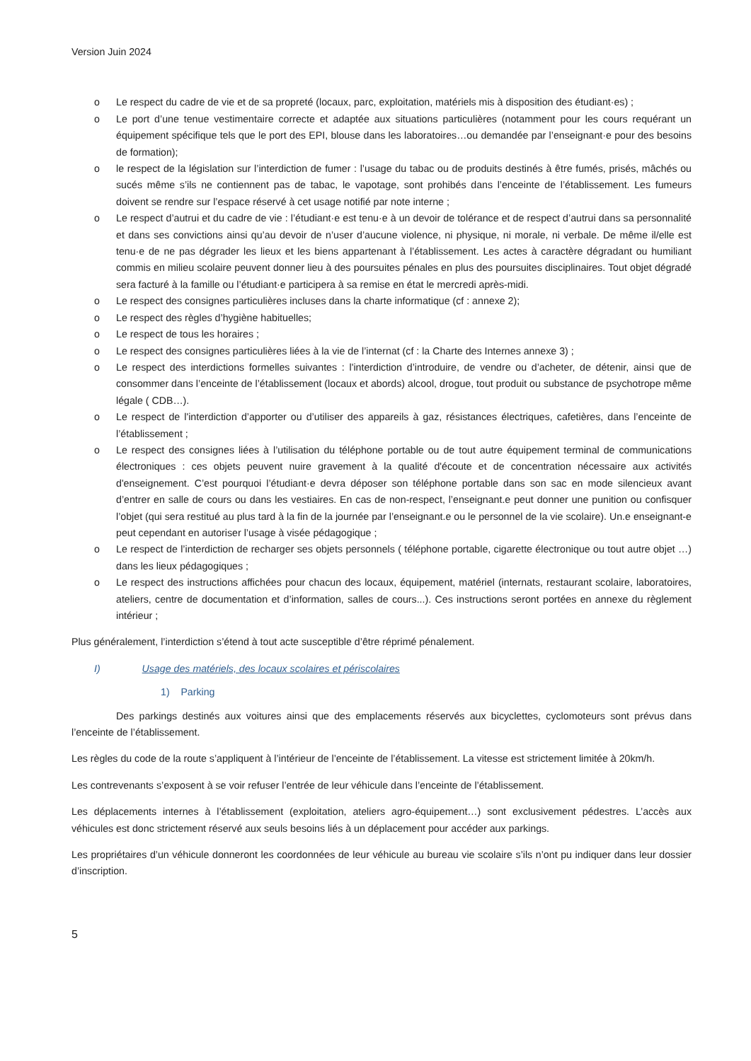Version Juin 2024
o Le respect du cadre de vie et de sa propreté (locaux, parc, exploitation, matériels mis à disposition des étudiant·es) ;
o Le port d’une tenue vestimentaire correcte et adaptée aux situations particulières (notamment pour les cours requérant un équipement spécifique tels que le port des EPI, blouse dans les laboratoires…ou demandée par l’enseignant·e pour des besoins de formation);
o le respect de la législation sur l’interdiction de fumer : l’usage du tabac ou de produits destinés à être fumés, prisés, mâchés ou sucés même s’ils ne contiennent pas de tabac, le vapotage, sont prohibés dans l’enceinte de l’établissement. Les fumeurs doivent se rendre sur l’espace réservé à cet usage notifié par note interne ;
o Le respect d’autrui et du cadre de vie : l’étudiant·e est tenu·e à un devoir de tolérance et de respect d’autrui dans sa personnalité et dans ses convictions ainsi qu’au devoir de n’user d’aucune violence, ni physique, ni morale, ni verbale. De même il/elle est tenu·e de ne pas dégrader les lieux et les biens appartenant à l’établissement. Les actes à caractère dégradant ou humiliant commis en milieu scolaire peuvent donner lieu à des poursuites pénales en plus des poursuites disciplinaires. Tout objet dégradé sera facturé à la famille ou l’étudiant·e participera à sa remise en état le mercredi après-midi.
o Le respect des consignes particulières incluses dans la charte informatique (cf : annexe 2);
o Le respect des règles d’hygiène habituelles;
o Le respect de tous les horaires ;
o Le respect des consignes particulières liées à la vie de l’internat (cf : la Charte des Internes annexe 3) ;
o Le respect des interdictions formelles suivantes : l'interdiction d’introduire, de vendre ou d’acheter, de détenir, ainsi que de consommer dans l’enceinte de l’établissement (locaux et abords) alcool, drogue, tout produit ou substance de psychotrope même légale ( CDB…).
o Le respect de l'interdiction d’apporter ou d’utiliser des appareils à gaz, résistances électriques, cafetières, dans l’enceinte de l’établissement ;
o Le respect des consignes liées à l’utilisation du téléphone portable ou de tout autre équipement terminal de communications électroniques : ces objets peuvent nuire gravement à la qualité d'écoute et de concentration nécessaire aux activités d'enseignement. C’est pourquoi l’étudiant·e devra déposer son téléphone portable dans son sac en mode silencieux avant d’entrer en salle de cours ou dans les vestiaires. En cas de non-respect, l’enseignant.e peut donner une punition ou confisquer l’objet (qui sera restitué au plus tard à la fin de la journée par l’enseignant.e ou le personnel de la vie scolaire). Un.e enseignant-e peut cependant en autoriser l’usage à visée pédagogique ;
o Le respect de l’interdiction de recharger ses objets personnels ( téléphone portable, cigarette électronique ou tout autre objet …) dans les lieux pédagogiques ;
o Le respect des instructions affichées pour chacun des locaux, équipement, matériel (internats, restaurant scolaire, laboratoires, ateliers, centre de documentation et d’information, salles de cours...). Ces instructions seront portées en annexe du règlement intérieur ;
Plus généralement, l’interdiction s’étend à tout acte susceptible d’être réprimé pénalement.
I) Usage des matériels, des locaux scolaires et périscolaires
1) Parking
Des parkings destinés aux voitures ainsi que des emplacements réservés aux bicyclettes, cyclomoteurs sont prévus dans l’enceinte de l’établissement.
Les règles du code de la route s’appliquent à l’intérieur de l’enceinte de l’établissement. La vitesse est strictement limitée à 20km/h.
Les contrevenants s’exposent à se voir refuser l’entrée de leur véhicule dans l’enceinte de l’établissement.
Les déplacements internes à l’établissement (exploitation, ateliers agro-équipement…) sont exclusivement pédestres. L’accès aux véhicules est donc strictement réservé aux seuls besoins liés à un déplacement pour accéder aux parkings.
Les propriétaires d’un véhicule donneront les coordonnées de leur véhicule au bureau vie scolaire s’ils n’ont pu indiquer dans leur dossier d’inscription.
5